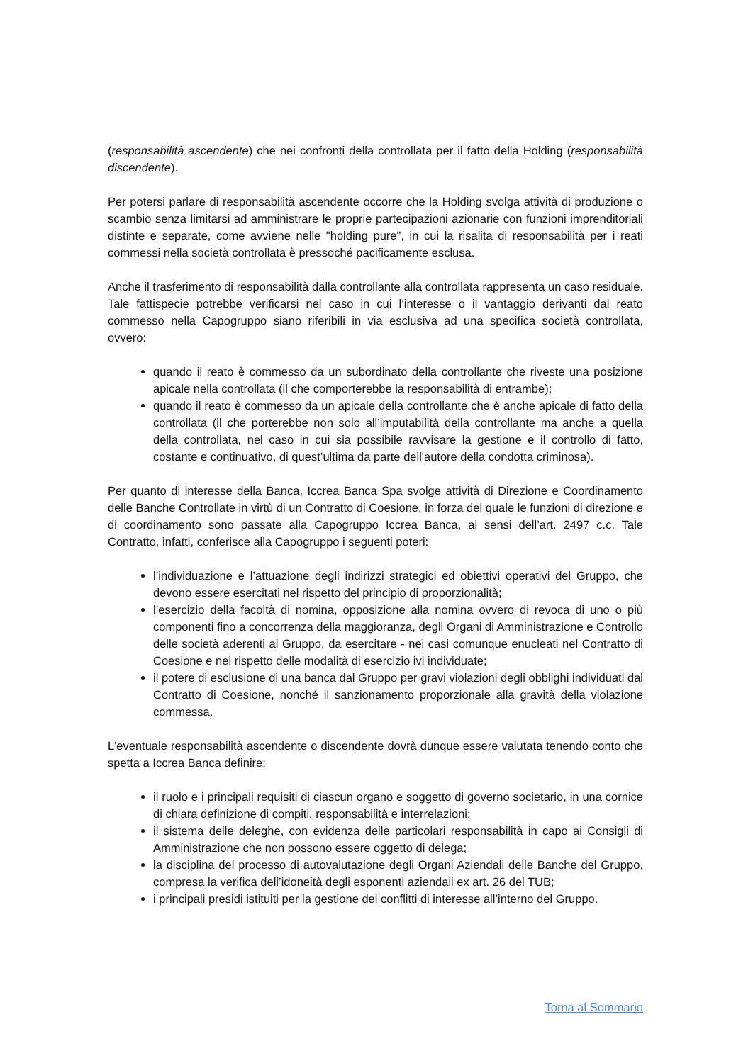(responsabilità ascendente) che nei confronti della controllata per il fatto della Holding (responsabilità discendente).
Per potersi parlare di responsabilità ascendente occorre che la Holding svolga attività di produzione o scambio senza limitarsi ad amministrare le proprie partecipazioni azionarie con funzioni imprenditoriali distinte e separate, come avviene nelle "holding pure", in cui la risalita di responsabilità per i reati commessi nella società controllata è pressoché pacificamente esclusa.
Anche il trasferimento di responsabilità dalla controllante alla controllata rappresenta un caso residuale. Tale fattispecie potrebbe verificarsi nel caso in cui l’interesse o il vantaggio derivanti dal reato commesso nella Capogruppo siano riferibili in via esclusiva ad una specifica società controllata, ovvero:
quando il reato è commesso da un subordinato della controllante che riveste una posizione apicale nella controllata (il che comporterebbe la responsabilità di entrambe);
quando il reato è commesso da un apicale della controllante che è anche apicale di fatto della controllata (il che porterebbe non solo all’imputabilità della controllante ma anche a quella della controllata, nel caso in cui sia possibile ravvisare la gestione e il controllo di fatto, costante e continuativo, di quest’ultima da parte dell'autore della condotta criminosa).
Per quanto di interesse della Banca, Iccrea Banca Spa svolge attività di Direzione e Coordinamento delle Banche Controllate in virtù di un Contratto di Coesione, in forza del quale le funzioni di direzione e di coordinamento sono passate alla Capogruppo Iccrea Banca, ai sensi dell’art. 2497 c.c. Tale Contratto, infatti, conferisce alla Capogruppo i seguenti poteri:
l’individuazione e l’attuazione degli indirizzi strategici ed obiettivi operativi del Gruppo, che devono essere esercitati nel rispetto del principio di proporzionalità;
l’esercizio della facoltà di nomina, opposizione alla nomina ovvero di revoca di uno o più componenti fino a concorrenza della maggioranza, degli Organi di Amministrazione e Controllo delle società aderenti al Gruppo, da esercitare - nei casi comunque enucleati nel Contratto di Coesione e nel rispetto delle modalità di esercizio ivi individuate;
il potere di esclusione di una banca dal Gruppo per gravi violazioni degli obblighi individuati dal Contratto di Coesione, nonché il sanzionamento proporzionale alla gravità della violazione commessa.
L'eventuale responsabilità ascendente o discendente dovrà dunque essere valutata tenendo conto che spetta a Iccrea Banca definire:
il ruolo e i principali requisiti di ciascun organo e soggetto di governo societario, in una cornice di chiara definizione di compiti, responsabilità e interrelazioni;
il sistema delle deleghe, con evidenza delle particolari responsabilità in capo ai Consigli di Amministrazione che non possono essere oggetto di delega;
la disciplina del processo di autovalutazione degli Organi Aziendali delle Banche del Gruppo, compresa la verifica dell’idoneità degli esponenti aziendali ex art. 26 del TUB;
i principali presidi istituiti per la gestione dei conflitti di interesse all’interno del Gruppo.
Torna al Sommario